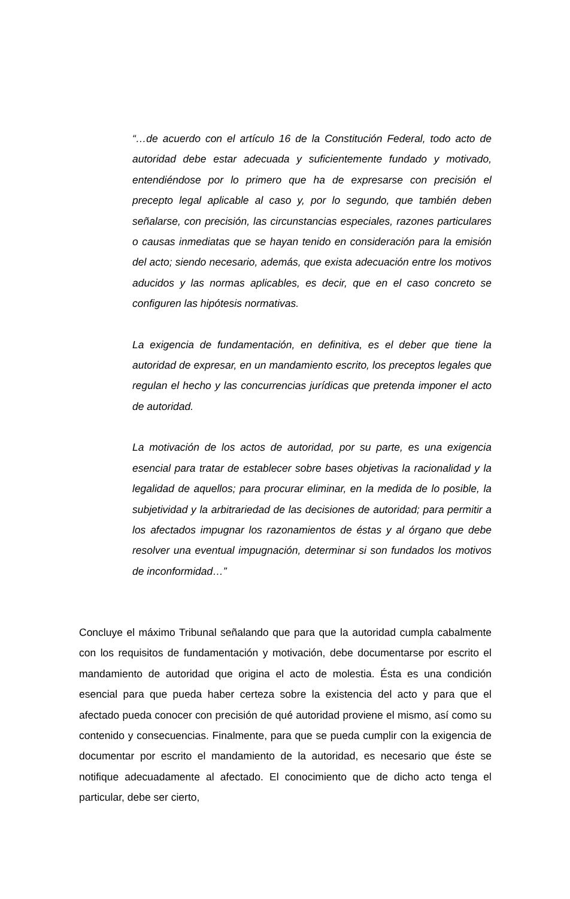“…de acuerdo con el artículo 16 de la Constitución Federal, todo acto de autoridad debe estar adecuada y suficientemente fundado y motivado, entendiéndose por lo primero que ha de expresarse con precisión el precepto legal aplicable al caso y, por lo segundo, que también deben señalarse, con precisión, las circunstancias especiales, razones particulares o causas inmediatas que se hayan tenido en consideración para la emisión del acto; siendo necesario, además, que exista adecuación entre los motivos aducidos y las normas aplicables, es decir, que en el caso concreto se configuren las hipótesis normativas.
La exigencia de fundamentación, en definitiva, es el deber que tiene la autoridad de expresar, en un mandamiento escrito, los preceptos legales que regulan el hecho y las concurrencias jurídicas que pretenda imponer el acto de autoridad.
La motivación de los actos de autoridad, por su parte, es una exigencia esencial para tratar de establecer sobre bases objetivas la racionalidad y la legalidad de aquellos; para procurar eliminar, en la medida de lo posible, la subjetividad y la arbitrariedad de las decisiones de autoridad; para permitir a los afectados impugnar los razonamientos de éstas y al órgano que debe resolver una eventual impugnación, determinar si son fundados los motivos de inconformidad…”
Concluye el máximo Tribunal señalando que para que la autoridad cumpla cabalmente con los requisitos de fundamentación y motivación, debe documentarse por escrito el mandamiento de autoridad que origina el acto de molestia. Ésta es una condición esencial para que pueda haber certeza sobre la existencia del acto y para que el afectado pueda conocer con precisión de qué autoridad proviene el mismo, así como su contenido y consecuencias. Finalmente, para que se pueda cumplir con la exigencia de documentar por escrito el mandamiento de la autoridad, es necesario que éste se notifique adecuadamente al afectado. El conocimiento que de dicho acto tenga el particular, debe ser cierto,